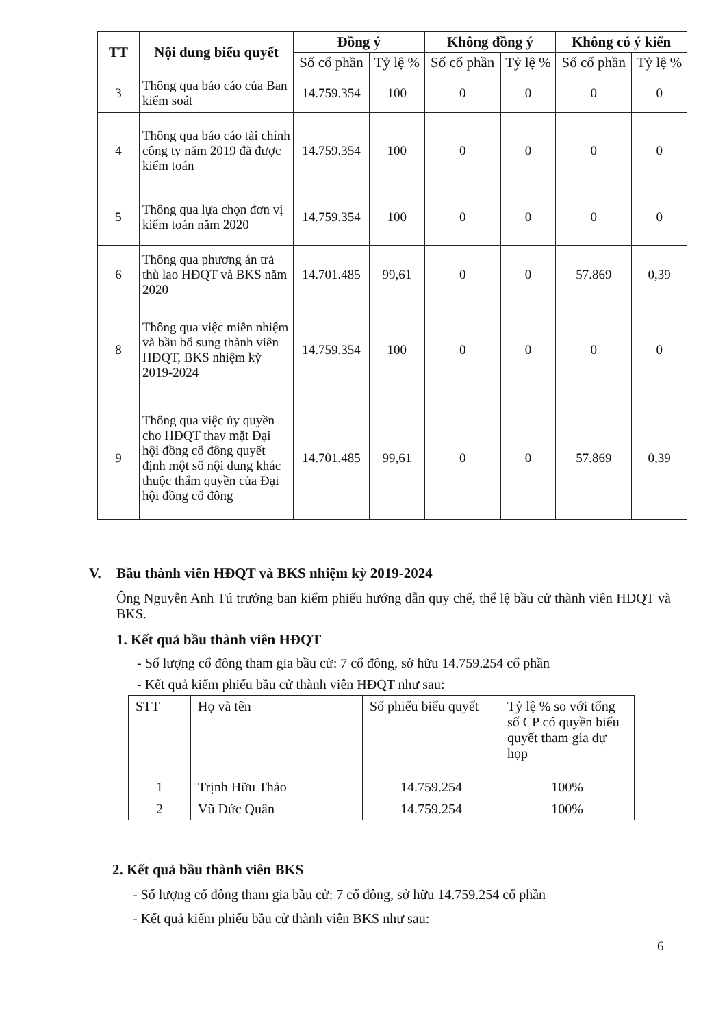| TT | Nội dung biểu quyết | Đồng ý | | Không đồng ý | | Không có ý kiến | |
| --- | --- | --- | --- | --- | --- | --- | --- |
| | | Số cổ phần | Tỷ lệ % | Số cổ phần | Tỷ lệ % | Số cổ phần | Tỷ lệ % |
| 3 | Thông qua báo cáo của Ban kiểm soát | 14.759.354 | 100 | 0 | 0 | 0 | 0 |
| 4 | Thông qua báo cáo tài chính công ty năm 2019 đã được kiểm toán | 14.759.354 | 100 | 0 | 0 | 0 | 0 |
| 5 | Thông qua lựa chọn đơn vị kiểm toán năm 2020 | 14.759.354 | 100 | 0 | 0 | 0 | 0 |
| 6 | Thông qua phương án trả thù lao HĐQT và BKS năm 2020 | 14.701.485 | 99,61 | 0 | 0 | 57.869 | 0,39 |
| 8 | Thông qua việc miễn nhiệm và bầu bổ sung thành viên HĐQT, BKS nhiệm kỳ 2019-2024 | 14.759.354 | 100 | 0 | 0 | 0 | 0 |
| 9 | Thông qua việc ủy quyền cho HĐQT thay mặt Đại hội đồng cổ đông quyết định một số nội dung khác thuộc thẩm quyền của Đại hội đồng cổ đông | 14.701.485 | 99,61 | 0 | 0 | 57.869 | 0,39 |
V. Bầu thành viên HĐQT và BKS nhiệm kỳ 2019-2024
Ông Nguyễn Anh Tú trưởng ban kiểm phiếu hướng dẫn quy chế, thể lệ bầu cử thành viên HĐQT và BKS.
1. Kết quả bầu thành viên HĐQT
- Số lượng cổ đông tham gia bầu cử: 7 cổ đông, sở hữu 14.759.254 cổ phần
- Kết quả kiểm phiếu bầu cử thành viên HĐQT như sau:
| STT | Họ và tên | Số phiếu biểu quyết | Tỷ lệ % so với tổng số CP có quyền biểu quyết tham gia dự họp |
| 1 | Trịnh Hữu Thảo | 14.759.254 | 100% |
| 2 | Vũ Đức Quân | 14.759.254 | 100% |
2. Kết quả bầu thành viên BKS
- Số lượng cổ đông tham gia bầu cử: 7 cổ đông, sở hữu 14.759.254 cổ phần
- Kết quả kiểm phiếu bầu cử thành viên BKS như sau:
6